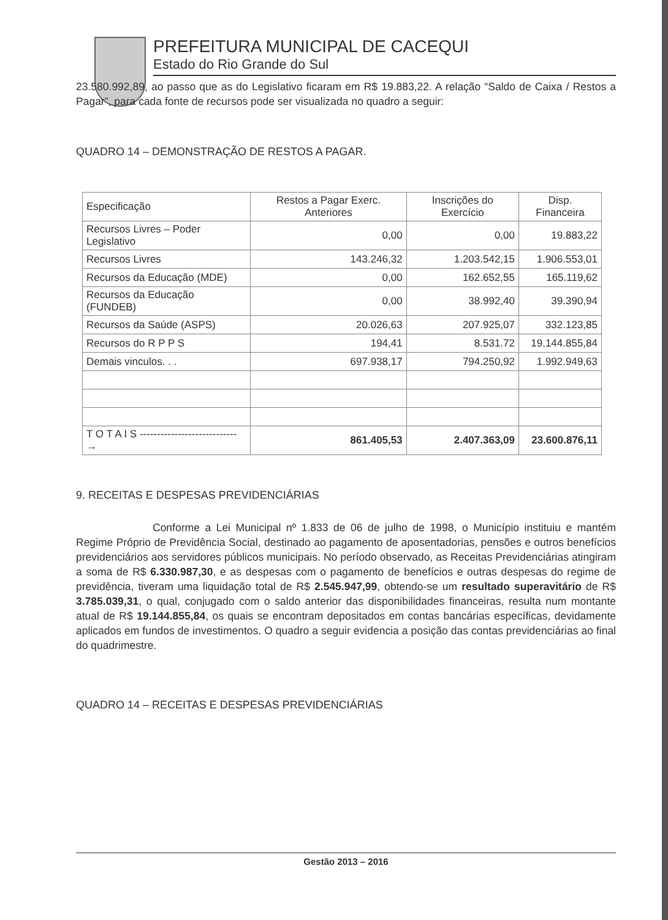PREFEITURA MUNICIPAL DE CACEQUI
Estado do Rio Grande do Sul
23.580.992,89, ao passo que as do Legislativo ficaram em R$ 19.883,22. A relação “Saldo de Caixa / Restos a Pagar”, para cada fonte de recursos pode ser visualizada no quadro a seguir:
QUADRO 14 – DEMONSTRAÇÃO DE RESTOS A PAGAR.
| Especificação | Restos a Pagar Exerc. Anteriores | Inscrições do Exercício | Disp. Financeira |
| --- | --- | --- | --- |
| Recursos Livres – Poder Legislativo | 0,00 | 0,00 | 19.883,22 |
| Recursos Livres | 143.246,32 | 1.203.542,15 | 1.906.553,01 |
| Recursos da Educação (MDE) | 0,00 | 162.652,55 | 165.119,62 |
| Recursos da Educação (FUNDEB) | 0,00 | 38.992,40 | 39.390,94 |
| Recursos da Saúde (ASPS) | 20.026,63 | 207.925,07 | 332.123,85 |
| Recursos do R P P S | 194,41 | 8.531.72 | 19.144.855,84 |
| Demais vinculos. . . | 697.938,17 | 794.250,92 | 1.992.949,63 |
| T O T A I S ----------------------------→ | 861.405,53 | 2.407.363,09 | 23.600.876,11 |
9. RECEITAS E DESPESAS PREVIDENCIÁRIAS
Conforme a Lei Municipal nº 1.833 de 06 de julho de 1998, o Município instituiu e mantém Regime Próprio de Previdência Social, destinado ao pagamento de aposentadorias, pensões e outros benefícios previdenciários aos servidores públicos municipais. No período observado, as Receitas Previdenciárias atingiram a soma de R$ 6.330.987,30, e as despesas com o pagamento de benefícios e outras despesas do regime de previdência, tiveram uma liquidação total de R$ 2.545.947,99, obtendo-se um resultado superavitário de R$ 3.785.039,31, o qual, conjugado com o saldo anterior das disponibilidades financeiras, resulta num montante atual de R$ 19.144.855,84, os quais se encontram depositados em contas bancárias específicas, devidamente aplicados em fundos de investimentos. O quadro a seguir evidencia a posição das contas previdenciárias ao final do quadrimestre.
QUADRO 14 – RECEITAS E DESPESAS PREVIDENCIÁRIAS
Gestão 2013 – 2016